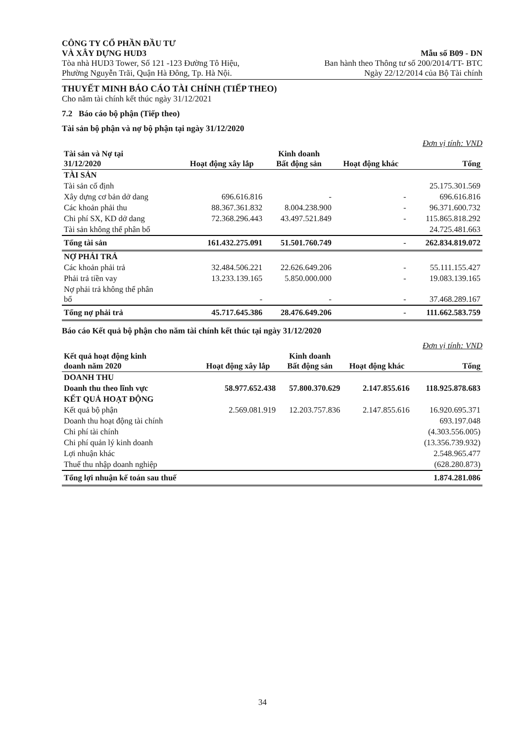CÔNG TY CỔ PHẦN ĐẦU TƯ
VÀ XÂY DỰNG HUD3
Tòa nhà HUD3 Tower, Số 121 -123 Đường Tô Hiệu,
Phường Nguyễn Trãi, Quận Hà Đông, Tp. Hà Nội.
Mẫu số B09 - DN
Ban hành theo Thông tư số 200/2014/TT- BTC
Ngày 22/12/2014 của Bộ Tài chính
THUYẾT MINH BÁO CÁO TÀI CHÍNH (TIẾP THEO)
Cho năm tài chính kết thúc ngày 31/12/2021
7.2 Báo cáo bộ phận (Tiếp theo)
Tài sản bộ phận và nợ bộ phận tại ngày 31/12/2020
Đơn vị tính: VND
| Tài sản và Nợ tại 31/12/2020 | Hoạt động xây lắp | Kinh doanh Bất động sản | Hoạt động khác | Tổng |
| --- | --- | --- | --- | --- |
| TÀI SẢN | | | | |
| Tài sản cố định | | | | 25.175.301.569 |
| Xây dựng cơ bản dở dang | 696.616.816 | - | - | 696.616.816 |
| Các khoản phải thu | 88.367.361.832 | 8.004.238.900 | - | 96.371.600.732 |
| Chi phí SX, KD dở dang | 72.368.296.443 | 43.497.521.849 | - | 115.865.818.292 |
| Tài sản không thể phân bổ | | | | 24.725.481.663 |
| Tổng tài sản | 161.432.275.091 | 51.501.760.749 | - | 262.834.819.072 |
| NỢ PHẢI TRẢ | | | | |
| Các khoản phải trả | 32.484.506.221 | 22.626.649.206 | - | 55.111.155.427 |
| Phải trả tiền vay | 13.233.139.165 | 5.850.000.000 | - | 19.083.139.165 |
| Nợ phải trả không thể phân bổ | - | - | - | 37.468.289.167 |
| Tổng nợ phải trả | 45.717.645.386 | 28.476.649.206 | - | 111.662.583.759 |
Báo cáo Kết quả bộ phận cho năm tài chính kết thúc tại ngày 31/12/2020
Đơn vị tính: VND
| Kết quả hoạt động kinh doanh năm 2020 | Hoạt động xây lắp | Kinh doanh Bất động sản | Hoạt động khác | Tổng |
| --- | --- | --- | --- | --- |
| DOANH THU | | | | |
| Doanh thu theo lĩnh vực | 58.977.652.438 | 57.800.370.629 | 2.147.855.616 | 118.925.878.683 |
| KẾT QUẢ HOẠT ĐỘNG | | | | |
| Kết quả bộ phận | 2.569.081.919 | 12.203.757.836 | 2.147.855.616 | 16.920.695.371 |
| Doanh thu hoạt động tài chính | | | | 693.197.048 |
| Chi phí tài chính | | | | (4.303.556.005) |
| Chi phí quản lý kinh doanh | | | | (13.356.739.932) |
| Lợi nhuận khác | | | | 2.548.965.477 |
| Thuế thu nhập doanh nghiệp | | | | (628.280.873) |
| Tổng lợi nhuận kế toán sau thuế | | | | 1.874.281.086 |
34